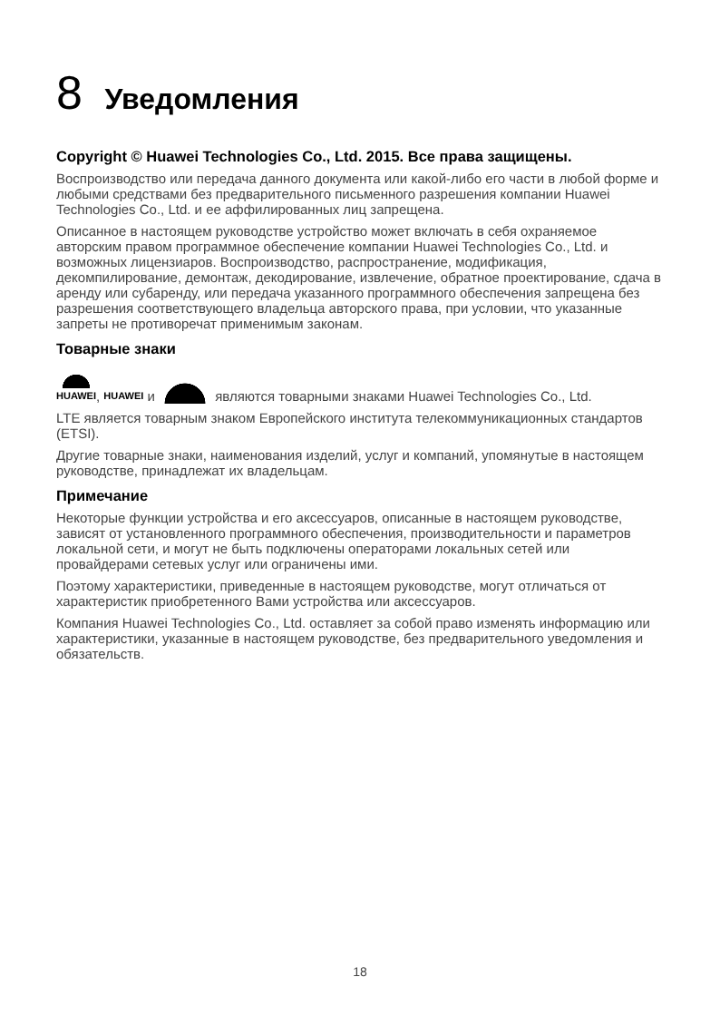8 Уведомления
Copyright © Huawei Technologies Co., Ltd. 2015. Все права защищены.
Воспроизводство или передача данного документа или какой-либо его части в любой форме и любыми средствами без предварительного письменного разрешения компании Huawei Technologies Co., Ltd. и ее аффилированных лиц запрещена.
Описанное в настоящем руководстве устройство может включать в себя охраняемое авторским правом программное обеспечение компании Huawei Technologies Co., Ltd. и возможных лицензиаров. Воспроизводство, распространение, модификация, декомпилирование, демонтаж, декодирование, извлечение, обратное проектирование, сдача в аренду или субаренду, или передача указанного программного обеспечения запрещена без разрешения соответствующего владельца авторского права, при условии, что указанные запреты не противоречат применимым законам.
Товарные знаки
HUAWEI, HUAWEI и являются товарными знаками Huawei Technologies Co., Ltd.
LTE является товарным знаком Европейского института телекоммуникационных стандартов (ETSI).
Другие товарные знаки, наименования изделий, услуг и компаний, упомянутые в настоящем руководстве, принадлежат их владельцам.
Примечание
Некоторые функции устройства и его аксессуаров, описанные в настоящем руководстве, зависят от установленного программного обеспечения, производительности и параметров локальной сети, и могут не быть подключены операторами локальных сетей или провайдерами сетевых услуг или ограничены ими.
Поэтому характеристики, приведенные в настоящем руководстве, могут отличаться от характеристик приобретенного Вами устройства или аксессуаров.
Компания Huawei Technologies Co., Ltd. оставляет за собой право изменять информацию или характеристики, указанные в настоящем руководстве, без предварительного уведомления и обязательств.
18